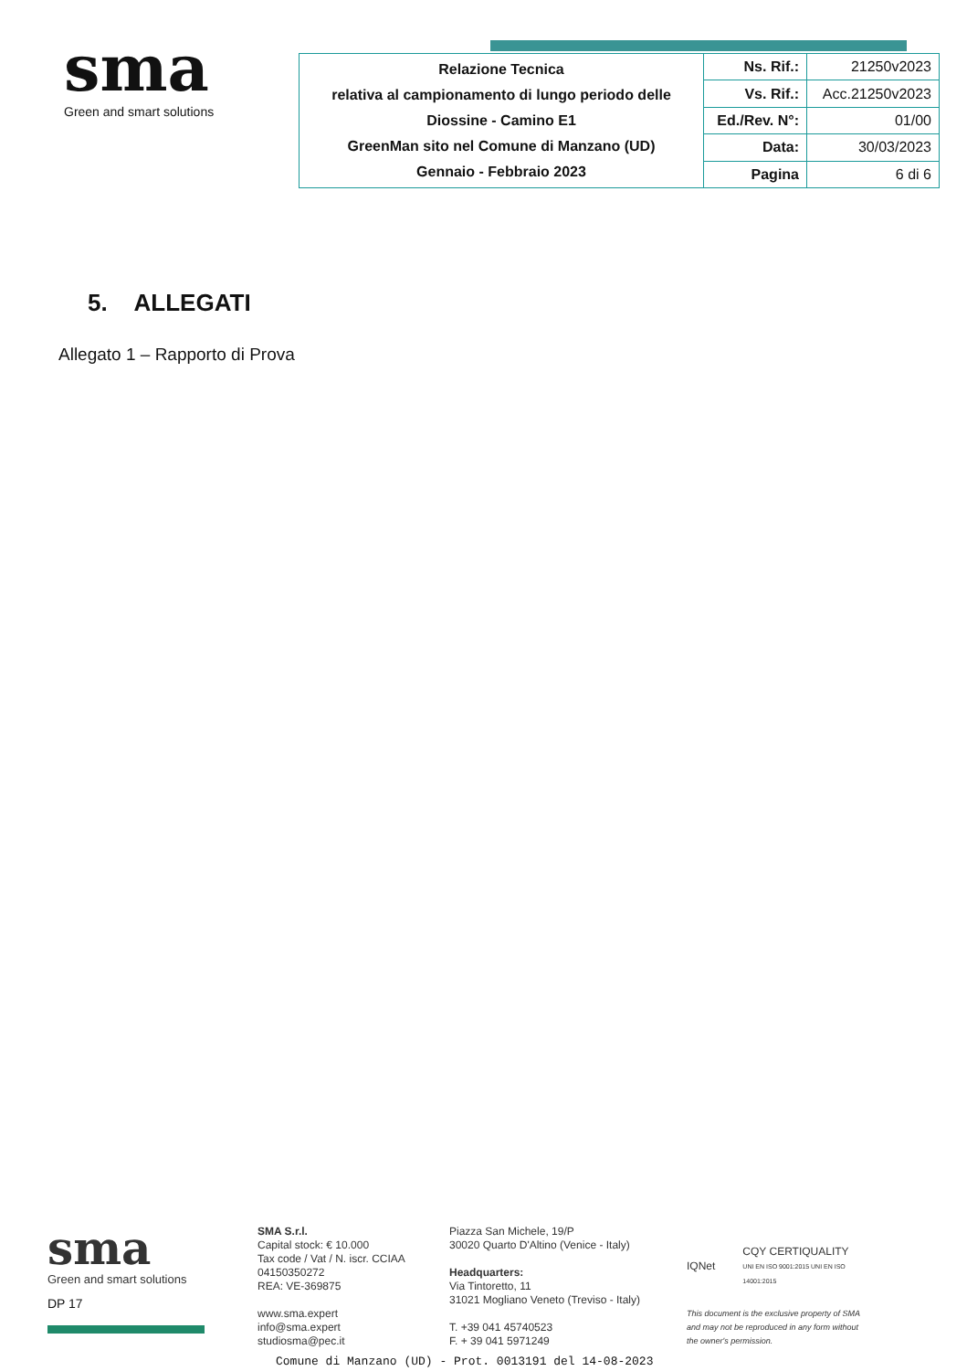sma
Green and smart solutions
| Relazione Tecnica relativa al campionamento di lungo periodo delle Diossine - Camino E1 GreenMan sito nel Comune di Manzano (UD) Gennaio - Febbraio 2023 | Ns. Rif.: | 21250v2023 |
| | Vs. Rif.: | Acc.21250v2023 |
| | Ed./Rev. N°: | 01/00 |
| | Data: | 30/03/2023 |
| | Pagina | 6 di 6 |
5. ALLEGATI
Allegato 1 – Rapporto di Prova
sma
Green and smart solutions
DP 17
SMA S.r.l.
Capital stock: € 10.000
Tax code / Vat / N. iscr. CCIAA
04150350272
REA: VE-369875
www.sma.expert
info@sma.expert
studiosma@pec.it
Piazza San Michele, 19/P
30020 Quarto D'Altino (Venice - Italy)
Headquarters:
Via Tintoretto, 11
31021 Mogliano Veneto (Treviso - Italy)
T. +39 041 45740523
F. + 39 041 5971249
IQNet CQY CERTIQUALITY
UNI EN ISO 9001:2015 UNI EN ISO 14001:2015
This document is the exclusive property of SMA and may not be reproduced in any form without the owner's permission.
Comune di Manzano (UD) - Prot. 0013191 del 14-08-2023